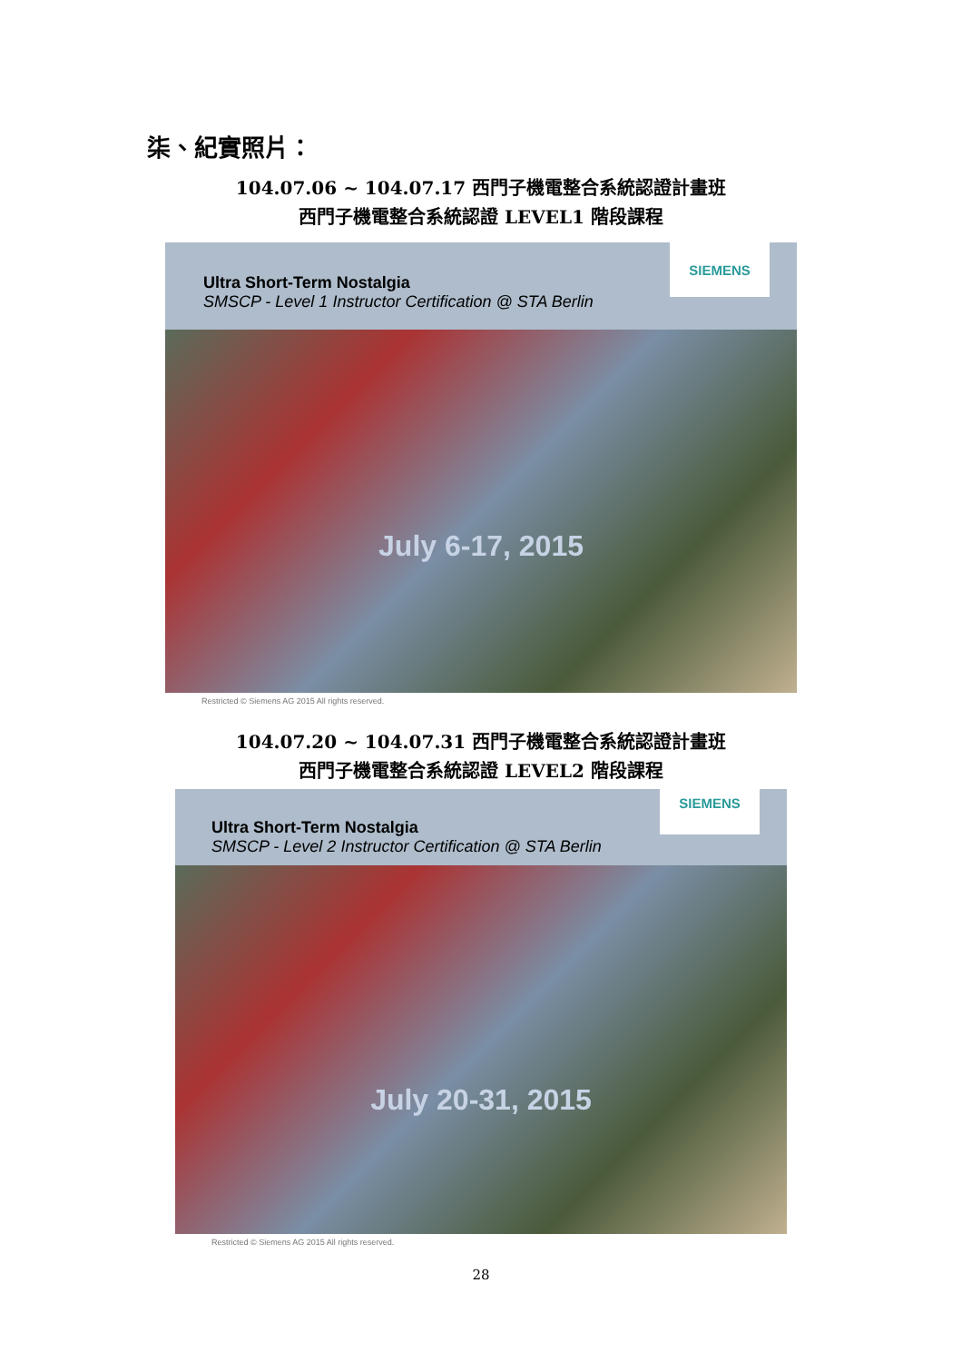柒、紀實照片：
104.07.06 ~ 104.07.17 西門子機電整合系統認證計畫班
西門子機電整合系統認證 LEVEL1 階段課程
Ultra Short-Term Nostalgia
SMSCP - Level 1 Instructor Certification @ STA Berlin
SIEMENS
July 6-17, 2015
Restricted © Siemens AG 2015 All rights reserved.
104.07.20 ~ 104.07.31 西門子機電整合系統認證計畫班
西門子機電整合系統認證 LEVEL2 階段課程
Ultra Short-Term Nostalgia
SMSCP - Level 2 Instructor Certification @ STA Berlin
SIEMENS
July 20-31, 2015
Restricted © Siemens AG 2015 All rights reserved.
28